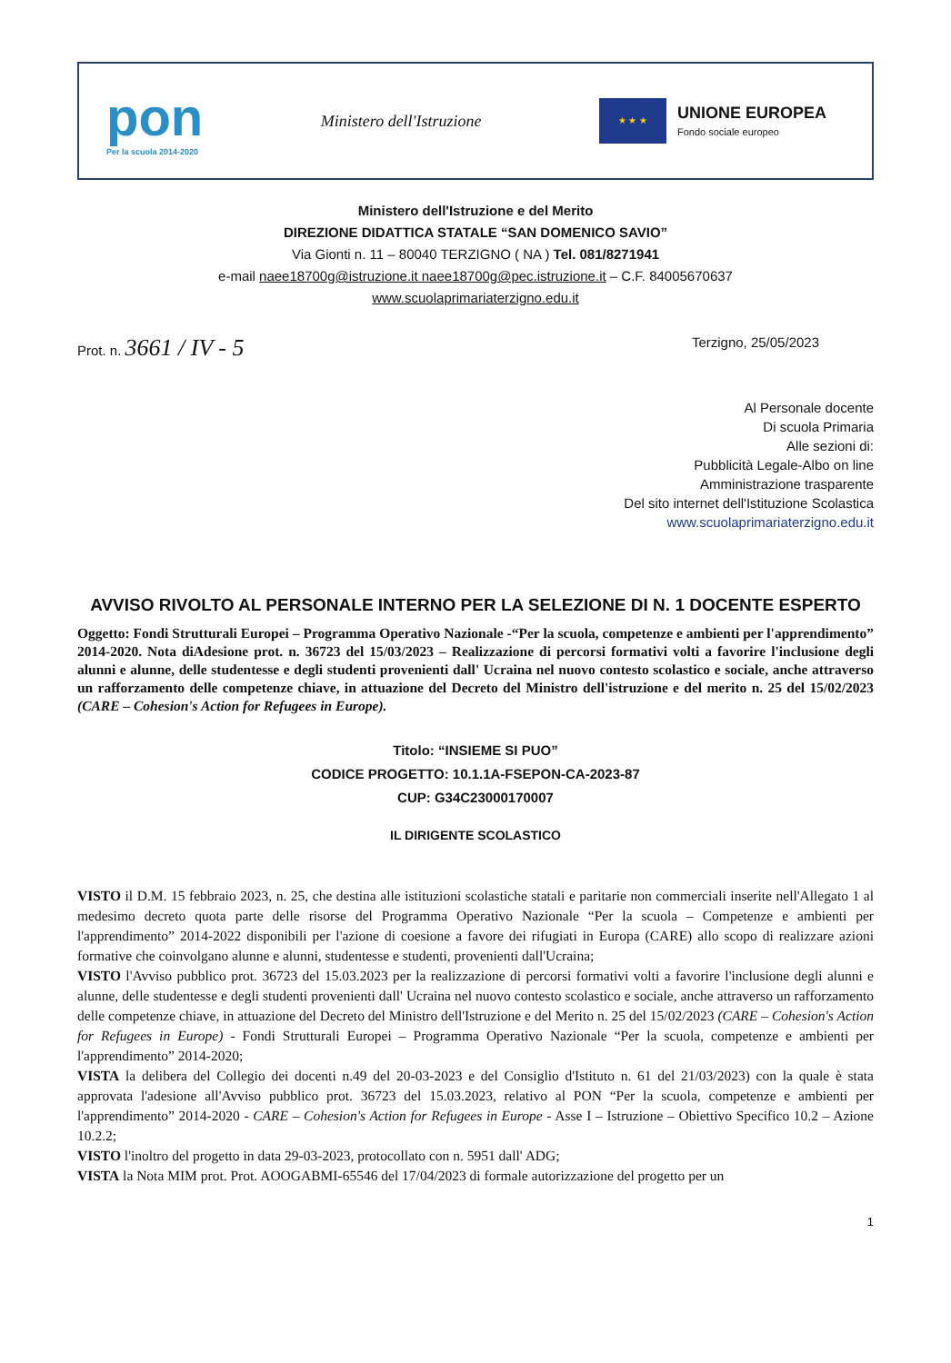pon
Per la scuola 2014-2020
Ministero dell'Istruzione
★ ★ ★
UNIONE EUROPEA
Fondo sociale europeo
Ministero dell'Istruzione e del Merito
DIREZIONE DIDATTICA STATALE “SAN DOMENICO SAVIO”
Via Gionti n. 11 – 80040 TERZIGNO ( NA ) Tel. 081/8271941
e-mail naee18700g@istruzione.it naee18700g@pec.istruzione.it – C.F. 84005670637
www.scuolaprimariaterzigno.edu.it
Prot. n. 3661 / IV - 5
Terzigno, 25/05/2023
Al Personale docente
Di scuola Primaria
Alle sezioni di:
Pubblicità Legale-Albo on line
Amministrazione trasparente
Del sito internet dell'Istituzione Scolastica
www.scuolaprimariaterzigno.edu.it
AVVISO RIVOLTO AL PERSONALE INTERNO PER LA SELEZIONE DI N. 1 DOCENTE ESPERTO
Oggetto: Fondi Strutturali Europei – Programma Operativo Nazionale -“Per la scuola, competenze e ambienti per l'apprendimento” 2014-2020. Nota diAdesione prot. n. 36723 del 15/03/2023 – Realizzazione di percorsi formativi volti a favorire l'inclusione degli alunni e alunne, delle studentesse e degli studenti provenienti dall' Ucraina nel nuovo contesto scolastico e sociale, anche attraverso un rafforzamento delle competenze chiave, in attuazione del Decreto del Ministro dell'istruzione e del merito n. 25 del 15/02/2023 (CARE – Cohesion's Action for Refugees in Europe).
Titolo: “INSIEME SI PUO”
CODICE PROGETTO: 10.1.1A-FSEPON-CA-2023-87
CUP: G34C23000170007
IL DIRIGENTE SCOLASTICO
VISTO il D.M. 15 febbraio 2023, n. 25, che destina alle istituzioni scolastiche statali e paritarie non commerciali inserite nell'Allegato 1 al medesimo decreto quota parte delle risorse del Programma Operativo Nazionale “Per la scuola – Competenze e ambienti per l'apprendimento” 2014-2022 disponibili per l'azione di coesione a favore dei rifugiati in Europa (CARE) allo scopo di realizzare azioni formative che coinvolgano alunne e alunni, studentesse e studenti, provenienti dall'Ucraina;
VISTO l'Avviso pubblico prot. 36723 del 15.03.2023 per la realizzazione di percorsi formativi volti a favorire l'inclusione degli alunni e alunne, delle studentesse e degli studenti provenienti dall' Ucraina nel nuovo contesto scolastico e sociale, anche attraverso un rafforzamento delle competenze chiave, in attuazione del Decreto del Ministro dell'Istruzione e del Merito n. 25 del 15/02/2023 (CARE – Cohesion's Action for Refugees in Europe) - Fondi Strutturali Europei – Programma Operativo Nazionale “Per la scuola, competenze e ambienti per l'apprendimento” 2014-2020;
VISTA la delibera del Collegio dei docenti n.49 del 20-03-2023 e del Consiglio d'Istituto n. 61 del 21/03/2023) con la quale è stata approvata l'adesione all'Avviso pubblico prot. 36723 del 15.03.2023, relativo al PON “Per la scuola, competenze e ambienti per l'apprendimento” 2014-2020 - CARE – Cohesion's Action for Refugees in Europe - Asse I – Istruzione – Obiettivo Specifico 10.2 – Azione 10.2.2;
VISTO l'inoltro del progetto in data 29-03-2023, protocollato con n. 5951 dall' ADG;
VISTA la Nota MIM prot. Prot. AOOGABMI-65546 del 17/04/2023 di formale autorizzazione del progetto per un
1